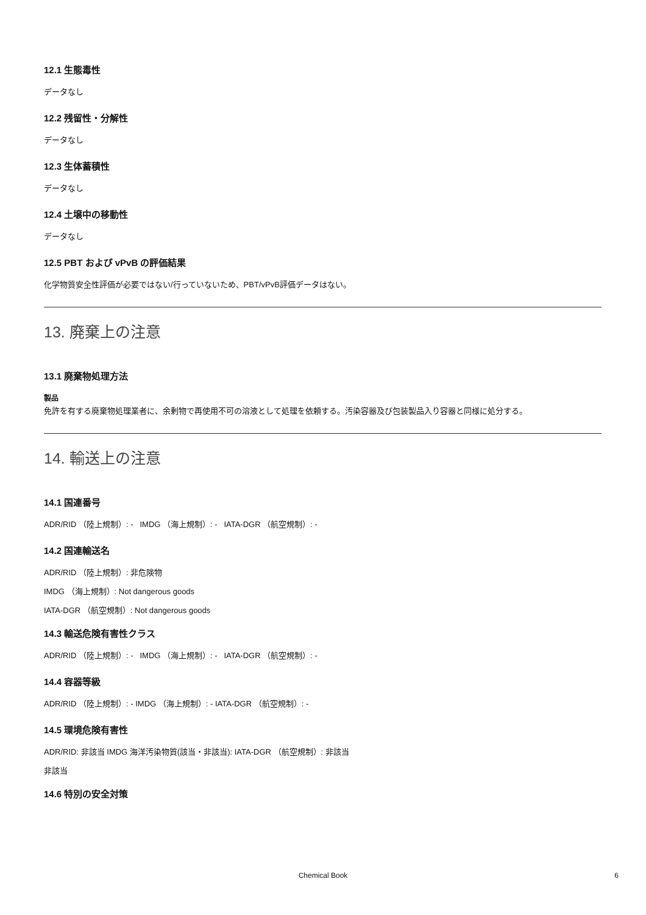12.1 生態毒性
データなし
12.2 残留性・分解性
データなし
12.3 生体蓄積性
データなし
12.4 土壌中の移動性
データなし
12.5 PBT および vPvB の評価結果
化学物質安全性評価が必要ではない/行っていないため、PBT/vPvB評価データはない。
13. 廃棄上の注意
13.1 廃棄物処理方法
製品
免許を有する廃棄物処理業者に、余剰物で再使用不可の溶液として処理を依頼する。汚染容器及び包装製品入り容器と同様に処分する。
14. 輸送上の注意
14.1 国連番号
ADR/RID （陸上規制）: - IMDG （海上規制）: - IATA-DGR （航空規制）: -
14.2 国連輸送名
ADR/RID （陸上規制）: 非危険物
IMDG （海上規制）: Not dangerous goods
IATA-DGR （航空規制）: Not dangerous goods
14.3 輸送危険有害性クラス
ADR/RID （陸上規制）: - IMDG （海上規制）: - IATA-DGR （航空規制）: -
14.4 容器等級
ADR/RID （陸上規制）: - IMDG （海上規制）: - IATA-DGR （航空規制）: -
14.5 環境危険有害性
ADR/RID: 非該当 IMDG 海洋汚染物質(該当・非該当): IATA-DGR （航空規制）: 非該当
非該当
14.6 特別の安全対策
Chemical Book 6